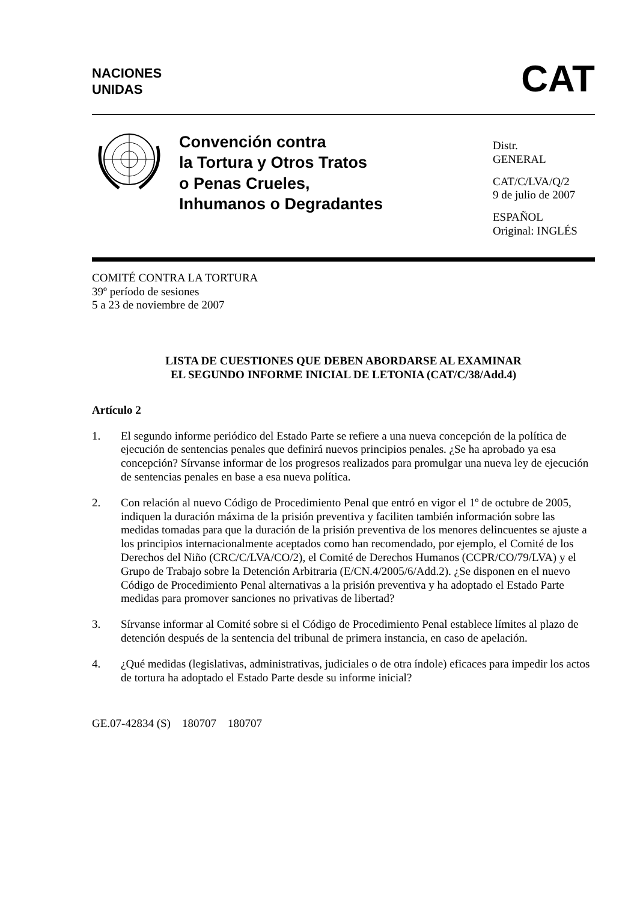NACIONES
UNIDAS
CAT
Convención contra
la Tortura y Otros Tratos
o Penas Crueles,
Inhumanos o Degradantes
Distr.
GENERAL
CAT/C/LVA/Q/2
9 de julio de 2007
ESPAÑOL
Original: INGLÉS
COMITÉ CONTRA LA TORTURA
39º período de sesiones
5 a 23 de noviembre de 2007
LISTA DE CUESTIONES QUE DEBEN ABORDARSE AL EXAMINAR
EL SEGUNDO INFORME INICIAL DE LETONIA (CAT/C/38/Add.4)
Artículo 2
1. El segundo informe periódico del Estado Parte se refiere a una nueva concepción de la política de ejecución de sentencias penales que definirá nuevos principios penales. ¿Se ha aprobado ya esa concepción? Sírvanse informar de los progresos realizados para promulgar una nueva ley de ejecución de sentencias penales en base a esa nueva política.
2. Con relación al nuevo Código de Procedimiento Penal que entró en vigor el 1º de octubre de 2005, indiquen la duración máxima de la prisión preventiva y faciliten también información sobre las medidas tomadas para que la duración de la prisión preventiva de los menores delincuentes se ajuste a los principios internacionalmente aceptados como han recomendado, por ejemplo, el Comité de los Derechos del Niño (CRC/C/LVA/CO/2), el Comité de Derechos Humanos (CCPR/CO/79/LVA) y el Grupo de Trabajo sobre la Detención Arbitraria (E/CN.4/2005/6/Add.2). ¿Se disponen en el nuevo Código de Procedimiento Penal alternativas a la prisión preventiva y ha adoptado el Estado Parte medidas para promover sanciones no privativas de libertad?
3. Sírvanse informar al Comité sobre si el Código de Procedimiento Penal establece límites al plazo de detención después de la sentencia del tribunal de primera instancia, en caso de apelación.
4. ¿Qué medidas (legislativas, administrativas, judiciales o de otra índole) eficaces para impedir los actos de tortura ha adoptado el Estado Parte desde su informe inicial?
GE.07-42834 (S) 180707 180707